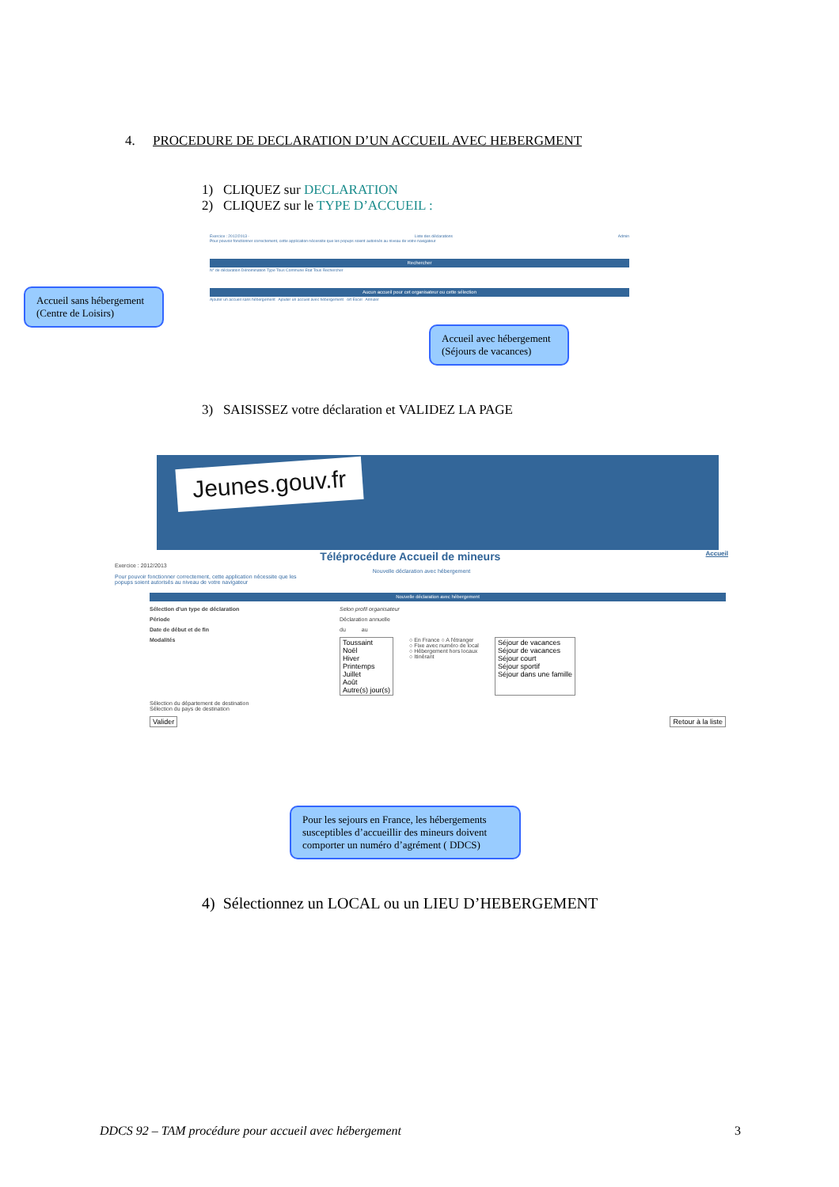4. PROCEDURE DE DECLARATION D’UN ACCUEIL AVEC HEBERGMENT
1) CLIQUEZ sur DECLARATION
2) CLIQUEZ sur le TYPE D’ACCUEIL :
Exercice : 2012/2013 - Liste des déclarations Admin
Pour pouvoir fonctionner correctement, cette application nécessite que les popups soient autorisés au niveau de votre navigateur
Rechercher
N° de déclaration Dénomination Type Tous Commune Etat Tous Rechercher
Aucun accueil pour cet organisateur ou cette sélection
Ajouter un accueil sans hébergement Ajouter un accueil avec hébergement ort Excel Annuler
Accueil sans hébergement (Centre de Loisirs)
Accueil avec hébergement (Séjours de vacances)
3) SAISISSEZ votre déclaration et VALIDEZ LA PAGE
Jeunes.gouv.fr
Téléprocédure Accueil de mineurs Accueil
Exercice : 2012/2013
Nouvelle déclaration avec hébergement
Pour pouvoir fonctionner correctement, cette application nécessite que les
popups soient autorisés au niveau de votre navigateur
Nouvelle déclaration avec hébergement
Sélection d'un type de déclaration Selon profil organisateur
Période Déclaration annuelle
Date de début et de fin du au
Modalités Toussaint
Noël
Hiver
Printemps
Juillet
Août
Autre(s) jour(s) ○ En France ○ A l'étranger
○ Fixe avec numéro de local
○ Hébergement hors locaux
○ Itinérant Séjour de vacances
Séjour de vacances
Séjour court
Séjour sportif
Séjour dans une famille
Sélection du département de destination
Sélection du pays de destination
Valider Retour à la liste
Pour les sejours en France, les hébergements susceptibles d’accueillir des mineurs doivent comporter un numéro d’agrément ( DDCS)
4) Sélectionnez un LOCAL ou un LIEU D’HEBERGEMENT
DDCS 92 – TAM procédure pour accueil avec hébergement 3